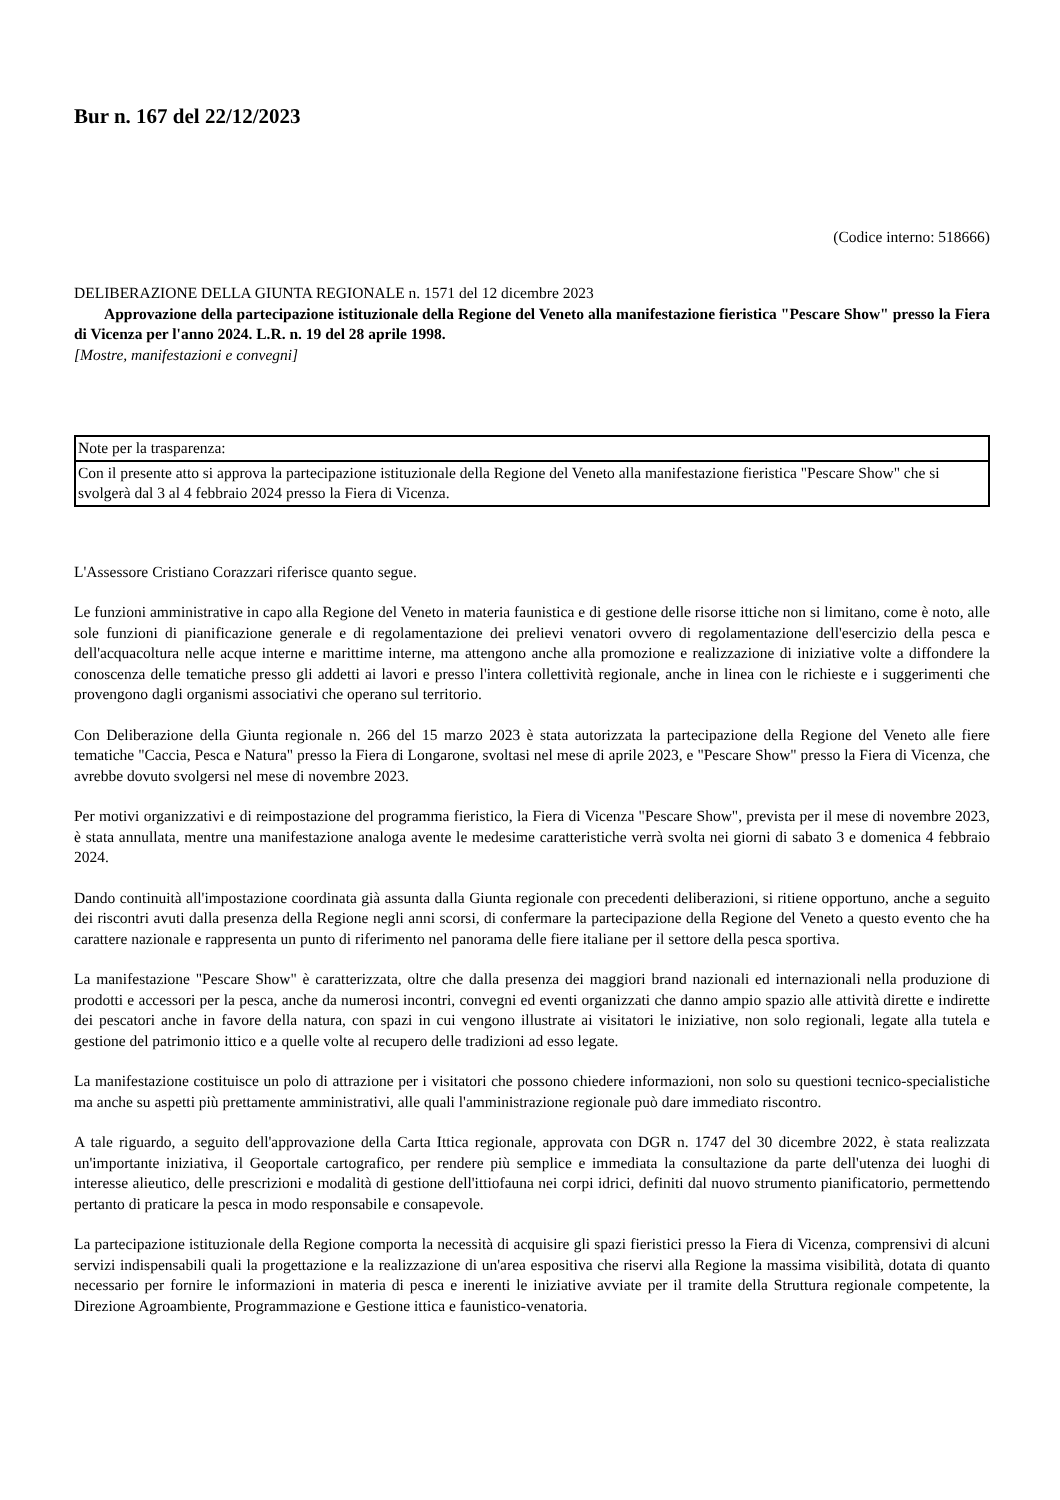Bur n. 167 del 22/12/2023
(Codice interno: 518666)
DELIBERAZIONE DELLA GIUNTA REGIONALE n. 1571 del 12 dicembre 2023
Approvazione della partecipazione istituzionale della Regione del Veneto alla manifestazione fieristica "Pescare Show" presso la Fiera di Vicenza per l'anno 2024. L.R. n. 19 del 28 aprile 1998.
[Mostre, manifestazioni e convegni]
| Note per la trasparenza: |
| Con il presente atto si approva la partecipazione istituzionale della Regione del Veneto alla manifestazione fieristica "Pescare Show" che si svolgerà dal 3 al 4 febbraio 2024 presso la Fiera di Vicenza. |
L'Assessore Cristiano Corazzari riferisce quanto segue.
Le funzioni amministrative in capo alla Regione del Veneto in materia faunistica e di gestione delle risorse ittiche non si limitano, come è noto, alle sole funzioni di pianificazione generale e di regolamentazione dei prelievi venatori ovvero di regolamentazione dell'esercizio della pesca e dell'acquacoltura nelle acque interne e marittime interne, ma attengono anche alla promozione e realizzazione di iniziative volte a diffondere la conoscenza delle tematiche presso gli addetti ai lavori e presso l'intera collettività regionale, anche in linea con le richieste e i suggerimenti che provengono dagli organismi associativi che operano sul territorio.
Con Deliberazione della Giunta regionale n. 266 del 15 marzo 2023 è stata autorizzata la partecipazione della Regione del Veneto alle fiere tematiche "Caccia, Pesca e Natura" presso la Fiera di Longarone, svoltasi nel mese di aprile 2023, e "Pescare Show" presso la Fiera di Vicenza, che avrebbe dovuto svolgersi nel mese di novembre 2023.
Per motivi organizzativi e di reimpostazione del programma fieristico, la Fiera di Vicenza "Pescare Show", prevista per il mese di novembre 2023, è stata annullata, mentre una manifestazione analoga avente le medesime caratteristiche verrà svolta nei giorni di sabato 3 e domenica 4 febbraio 2024.
Dando continuità all'impostazione coordinata già assunta dalla Giunta regionale con precedenti deliberazioni, si ritiene opportuno, anche a seguito dei riscontri avuti dalla presenza della Regione negli anni scorsi, di confermare la partecipazione della Regione del Veneto a questo evento che ha carattere nazionale e rappresenta un punto di riferimento nel panorama delle fiere italiane per il settore della pesca sportiva.
La manifestazione "Pescare Show" è caratterizzata, oltre che dalla presenza dei maggiori brand nazionali ed internazionali nella produzione di prodotti e accessori per la pesca, anche da numerosi incontri, convegni ed eventi organizzati che danno ampio spazio alle attività dirette e indirette dei pescatori anche in favore della natura, con spazi in cui vengono illustrate ai visitatori le iniziative, non solo regionali, legate alla tutela e gestione del patrimonio ittico e a quelle volte al recupero delle tradizioni ad esso legate.
La manifestazione costituisce un polo di attrazione per i visitatori che possono chiedere informazioni, non solo su questioni tecnico-specialistiche ma anche su aspetti più prettamente amministrativi, alle quali l'amministrazione regionale può dare immediato riscontro.
A tale riguardo, a seguito dell'approvazione della Carta Ittica regionale, approvata con DGR n. 1747 del 30 dicembre 2022, è stata realizzata un'importante iniziativa, il Geoportale cartografico, per rendere più semplice e immediata la consultazione da parte dell'utenza dei luoghi di interesse alieutico, delle prescrizioni e modalità di gestione dell'ittiofauna nei corpi idrici, definiti dal nuovo strumento pianificatorio, permettendo pertanto di praticare la pesca in modo responsabile e consapevole.
La partecipazione istituzionale della Regione comporta la necessità di acquisire gli spazi fieristici presso la Fiera di Vicenza, comprensivi di alcuni servizi indispensabili quali la progettazione e la realizzazione di un'area espositiva che riservi alla Regione la massima visibilità, dotata di quanto necessario per fornire le informazioni in materia di pesca e inerenti le iniziative avviate per il tramite della Struttura regionale competente, la Direzione Agroambiente, Programmazione e Gestione ittica e faunistico-venatoria.